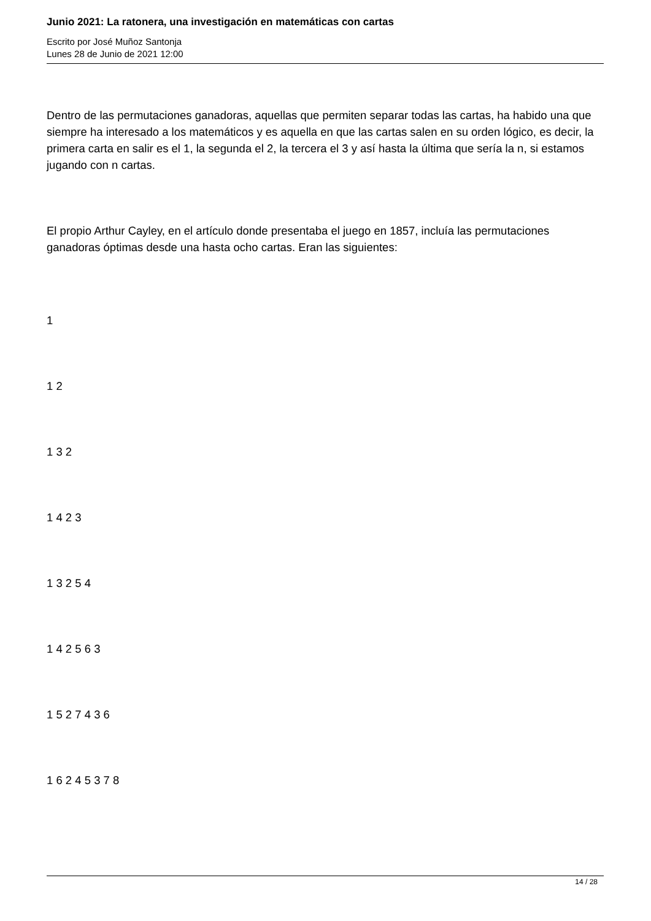Junio 2021: La ratonera, una investigación en matemáticas con cartas
Escrito por José Muñoz Santonja
Lunes 28 de Junio de 2021 12:00
Dentro de las permutaciones ganadoras, aquellas que permiten separar todas las cartas, ha habido una que siempre ha interesado a los matemáticos y es aquella en que las cartas salen en su orden lógico, es decir, la primera carta en salir es el 1, la segunda el 2, la tercera el 3 y así hasta la última que sería la n, si estamos jugando con n cartas.
El propio Arthur Cayley, en el artículo donde presentaba el juego en 1857, incluía las permutaciones ganadoras óptimas desde una hasta ocho cartas. Eran las siguientes:
1
1 2
1 3 2
1 4 2 3
1 3 2 5 4
1 4 2 5 6 3
1 5 2 7 4 3 6
1 6 2 4 5 3 7 8
14 / 28